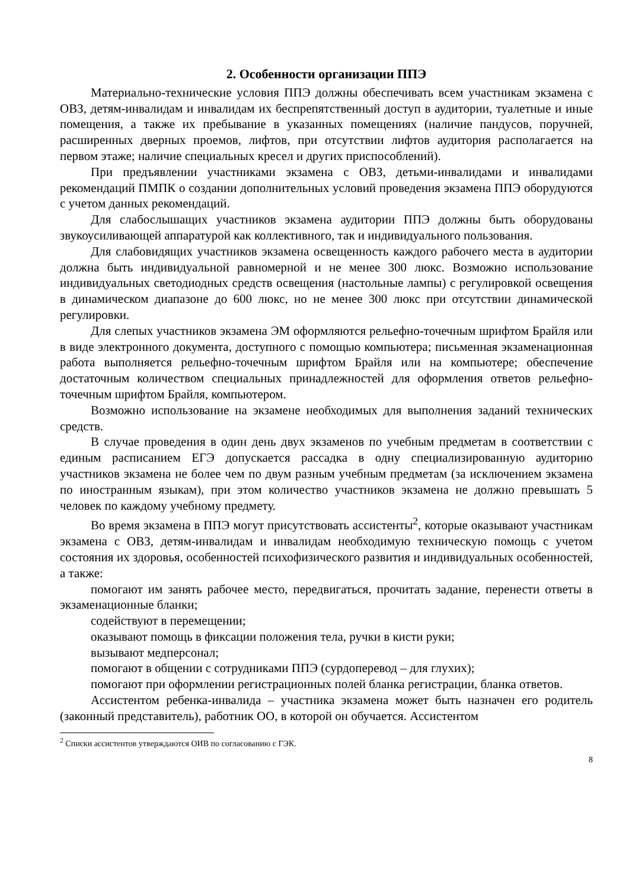2. Особенности организации ППЭ
Материально-технические условия ППЭ должны обеспечивать всем участникам экзамена с ОВЗ, детям-инвалидам и инвалидам их беспрепятственный доступ в аудитории, туалетные и иные помещения, а также их пребывание в указанных помещениях (наличие пандусов, поручней, расширенных дверных проемов, лифтов, при отсутствии лифтов аудитория располагается на первом этаже; наличие специальных кресел и других приспособлений).
При предъявлении участниками экзамена с ОВЗ, детьми-инвалидами и инвалидами рекомендаций ПМПК о создании дополнительных условий проведения экзамена ППЭ оборудуются с учетом данных рекомендаций.
Для слабослышащих участников экзамена аудитории ППЭ должны быть оборудованы звукоусиливающей аппаратурой как коллективного, так и индивидуального пользования.
Для слабовидящих участников экзамена освещенность каждого рабочего места в аудитории должна быть индивидуальной равномерной и не менее 300 люкс. Возможно использование индивидуальных светодиодных средств освещения (настольные лампы) с регулировкой освещения в динамическом диапазоне до 600 люкс, но не менее 300 люкс при отсутствии динамической регулировки.
Для слепых участников экзамена ЭМ оформляются рельефно-точечным шрифтом Брайля или в виде электронного документа, доступного с помощью компьютера; письменная экзаменационная работа выполняется рельефно-точечным шрифтом Брайля или на компьютере; обеспечение достаточным количеством специальных принадлежностей для оформления ответов рельефно-точечным шрифтом Брайля, компьютером.
Возможно использование на экзамене необходимых для выполнения заданий технических средств.
В случае проведения в один день двух экзаменов по учебным предметам в соответствии с единым расписанием ЕГЭ допускается рассадка в одну специализированную аудиторию участников экзамена не более чем по двум разным учебным предметам (за исключением экзамена по иностранным языкам), при этом количество участников экзамена не должно превышать 5 человек по каждому учебному предмету.
Во время экзамена в ППЭ могут присутствовать ассистенты<sup>2</sup>, которые оказывают участникам экзамена с ОВЗ, детям-инвалидам и инвалидам необходимую техническую помощь с учетом состояния их здоровья, особенностей психофизического развития и индивидуальных особенностей, а также:
помогают им занять рабочее место, передвигаться, прочитать задание, перенести ответы в экзаменационные бланки;
содействуют в перемещении;
оказывают помощь в фиксации положения тела, ручки в кисти руки;
вызывают медперсонал;
помогают в общении с сотрудниками ППЭ (сурдоперевод – для глухих);
помогают при оформлении регистрационных полей бланка регистрации, бланка ответов.
Ассистентом ребенка-инвалида – участника экзамена может быть назначен его родитель (законный представитель), работник ОО, в которой он обучается. Ассистентом
<sup>2</sup> Списки ассистентов утверждаются ОИВ по согласованию с ГЭК.
8